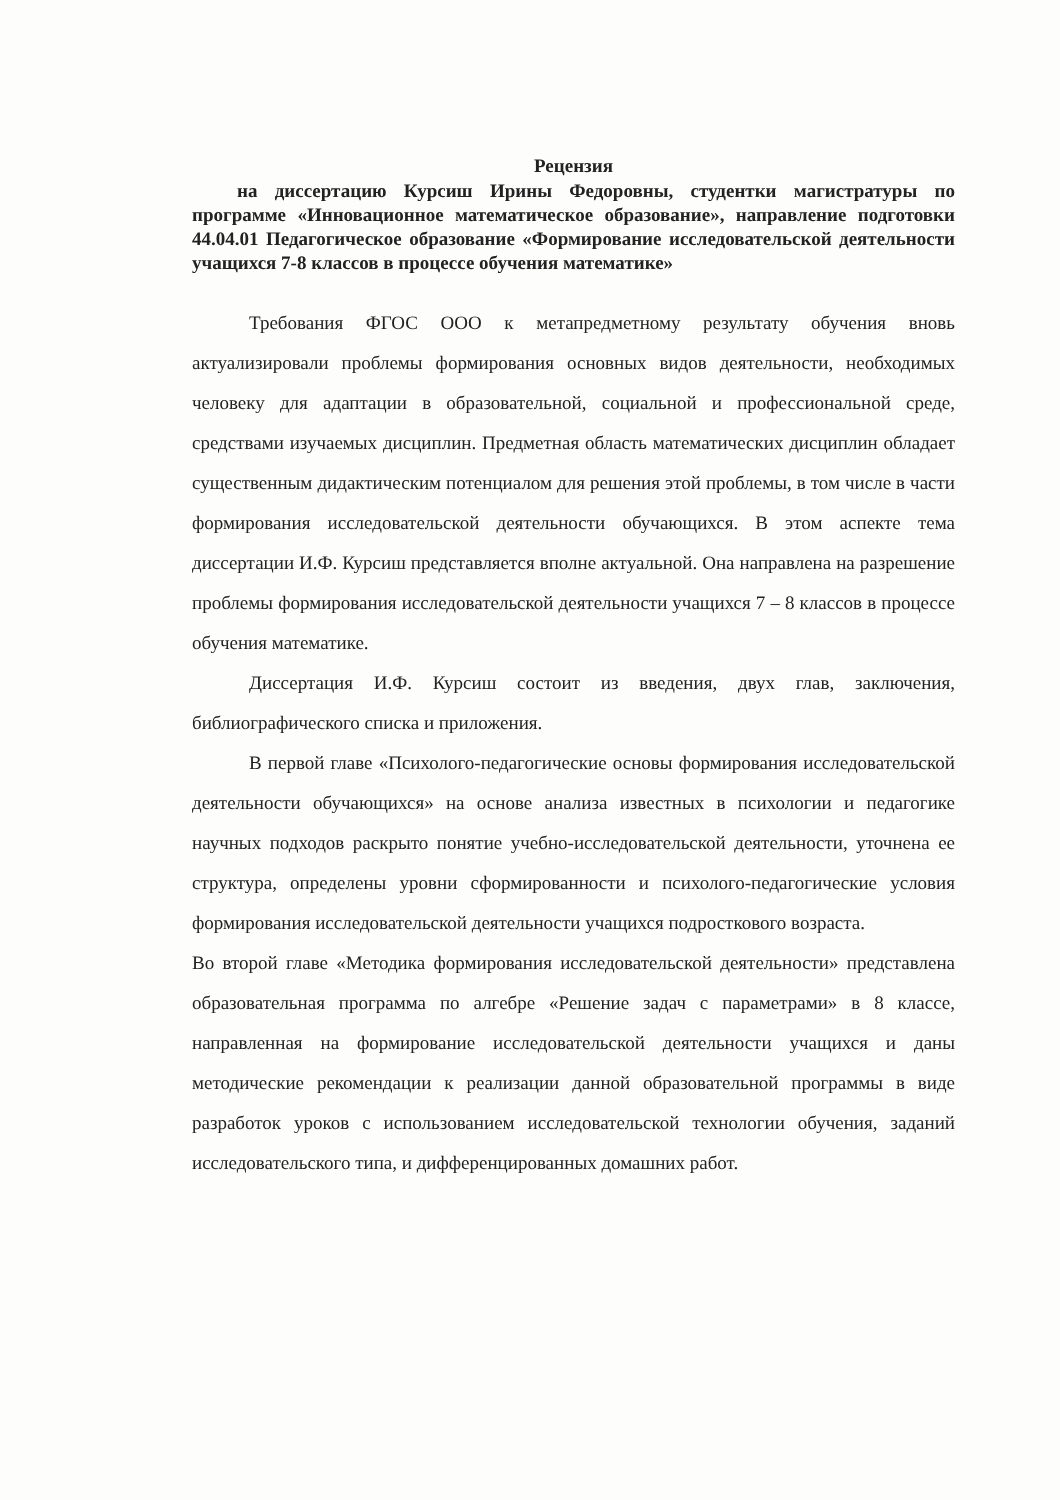Рецензия
на диссертацию Курсиш Ирины Федоровны, студентки магистратуры по программе «Инновационное математическое образование», направление подготовки 44.04.01 Педагогическое образование «Формирование исследовательской деятельности учащихся 7-8 классов в процессе обучения математике»
Требования ФГОС ООО к метапредметному результату обучения вновь актуализировали проблемы формирования основных видов деятельности, необходимых человеку для адаптации в образовательной, социальной и профессиональной среде, средствами изучаемых дисциплин. Предметная область математических дисциплин обладает существенным дидактическим потенциалом для решения этой проблемы, в том числе в части формирования исследовательской деятельности обучающихся. В этом аспекте тема диссертации И.Ф. Курсиш представляется вполне актуальной. Она направлена на разрешение проблемы формирования исследовательской деятельности учащихся 7 – 8 классов в процессе обучения математике.
Диссертация И.Ф. Курсиш состоит из введения, двух глав, заключения, библиографического списка и приложения.
В первой главе «Психолого-педагогические основы формирования исследовательской деятельности обучающихся» на основе анализа известных в психологии и педагогике научных подходов раскрыто понятие учебно-исследовательской деятельности, уточнена ее структура, определены уровни сформированности и психолого-педагогические условия формирования исследовательской деятельности учащихся подросткового возраста.
Во второй главе «Методика формирования исследовательской деятельности» представлена образовательная программа по алгебре «Решение задач с параметрами» в 8 классе, направленная на формирование исследовательской деятельности учащихся и даны методические рекомендации к реализации данной образовательной программы в виде разработок уроков с использованием исследовательской технологии обучения, заданий исследовательского типа, и дифференцированных домашних работ.